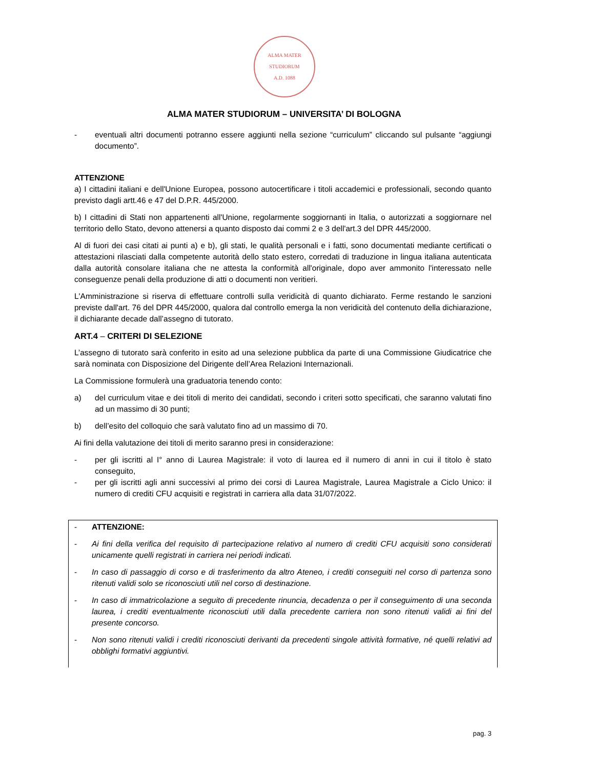ALMA MATER STUDIORUM
A.D. 1088
ALMA MATER STUDIORUM – UNIVERSITA’ DI BOLOGNA
- eventuali altri documenti potranno essere aggiunti nella sezione “curriculum” cliccando sul pulsante “aggiungi documento”.
ATTENZIONE
a) I cittadini italiani e dell'Unione Europea, possono autocertificare i titoli accademici e professionali, secondo quanto previsto dagli artt.46 e 47 del D.P.R. 445/2000.
b) I cittadini di Stati non appartenenti all'Unione, regolarmente soggiornanti in Italia, o autorizzati a soggiornare nel territorio dello Stato, devono attenersi a quanto disposto dai commi 2 e 3 dell'art.3 del DPR 445/2000.
Al di fuori dei casi citati ai punti a) e b), gli stati, le qualità personali e i fatti, sono documentati mediante certificati o attestazioni rilasciati dalla competente autorità dello stato estero, corredati di traduzione in lingua italiana autenticata dalla autorità consolare italiana che ne attesta la conformità all'originale, dopo aver ammonito l'interessato nelle conseguenze penali della produzione di atti o documenti non veritieri.
L'Amministrazione si riserva di effettuare controlli sulla veridicità di quanto dichiarato. Ferme restando le sanzioni previste dall'art. 76 del DPR 445/2000, qualora dal controllo emerga la non veridicità del contenuto della dichiarazione, il dichiarante decade dall’assegno di tutorato.
ART.4 – CRITERI DI SELEZIONE
L’assegno di tutorato sarà conferito in esito ad una selezione pubblica da parte di una Commissione Giudicatrice che sarà nominata con Disposizione del Dirigente dell’Area Relazioni Internazionali.
La Commissione formulerà una graduatoria tenendo conto:
a) del curriculum vitae e dei titoli di merito dei candidati, secondo i criteri sotto specificati, che saranno valutati fino ad un massimo di 30 punti;
b) dell’esito del colloquio che sarà valutato fino ad un massimo di 70.
Ai fini della valutazione dei titoli di merito saranno presi in considerazione:
- per gli iscritti al I° anno di Laurea Magistrale: il voto di laurea ed il numero di anni in cui il titolo è stato conseguito,
- per gli iscritti agli anni successivi al primo dei corsi di Laurea Magistrale, Laurea Magistrale a Ciclo Unico: il numero di crediti CFU acquisiti e registrati in carriera alla data 31/07/2022.
- ATTENZIONE:
- Ai fini della verifica del requisito di partecipazione relativo al numero di crediti CFU acquisiti sono considerati unicamente quelli registrati in carriera nei periodi indicati.
- In caso di passaggio di corso e di trasferimento da altro Ateneo, i crediti conseguiti nel corso di partenza sono ritenuti validi solo se riconosciuti utili nel corso di destinazione.
- In caso di immatricolazione a seguito di precedente rinuncia, decadenza o per il conseguimento di una seconda laurea, i crediti eventualmente riconosciuti utili dalla precedente carriera non sono ritenuti validi ai fini del presente concorso.
- Non sono ritenuti validi i crediti riconosciuti derivanti da precedenti singole attività formative, né quelli relativi ad obblighi formativi aggiuntivi.
pag. 3